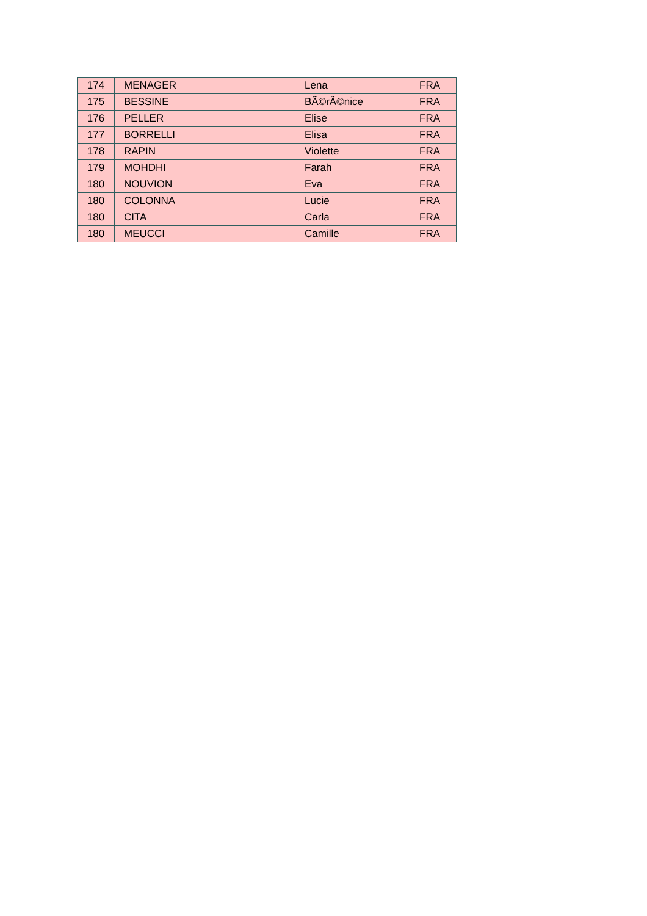| 174 | MENAGER | Lena | FRA |
| 175 | BESSINE | BÃ©rÃ©nice | FRA |
| 176 | PELLER | Elise | FRA |
| 177 | BORRELLI | Elisa | FRA |
| 178 | RAPIN | Violette | FRA |
| 179 | MOHDHI | Farah | FRA |
| 180 | NOUVION | Eva | FRA |
| 180 | COLONNA | Lucie | FRA |
| 180 | CITA | Carla | FRA |
| 180 | MEUCCI | Camille | FRA |